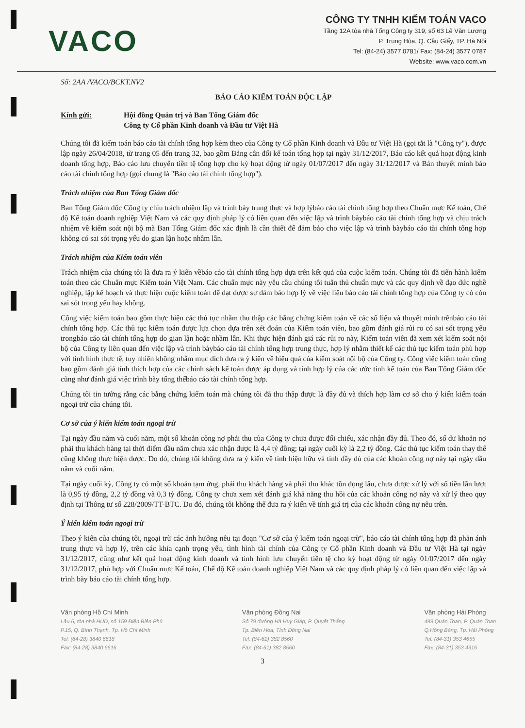VACO
CÔNG TY TNHH KIỂM TOÁN VACO
Tầng 12A tòa nhà Tổng Công ty 319, số 63 Lê Văn Lương
P. Trung Hòa, Q. Cầu Giấy, TP. Hà Nội
Tel: (84-24) 3577 0781/ Fax: (84-24) 3577 0787
Website: www.vaco.com.vn
Số: 2AA /VACO/BCKT.NV2
BÁO CÁO KIỂM TOÁN ĐỘC LẬP
Kính gửi: Hội đồng Quản trị và Ban Tổng Giám đốc
Công ty Cổ phần Kinh doanh và Đầu tư Việt Hà
Chúng tôi đã kiểm toán báo cáo tài chính tổng hợp kèm theo của Công ty Cổ phần Kinh doanh và Đầu tư Việt Hà (gọi tắt là "Công ty"), được lập ngày 26/04/2018, từ trang 05 đến trang 32, bao gồm Bảng cân đối kế toán tổng hợp tại ngày 31/12/2017, Báo cáo kết quả hoạt động kinh doanh tổng hợp, Báo cáo lưu chuyển tiền tệ tổng hợp cho kỳ hoạt động từ ngày 01/07/2017 đến ngày 31/12/2017 và Bản thuyết minh báo cáo tài chính tổng hợp (gọi chung là "Báo cáo tài chính tổng hợp").
Trách nhiệm của Ban Tổng Giám đốc
Ban Tổng Giám đốc Công ty chịu trách nhiệm lập và trình bày trung thực và hợp lýbáo cáo tài chính tổng hợp theo Chuẩn mực Kế toán, Chế độ Kế toán doanh nghiệp Việt Nam và các quy định pháp lý có liên quan đến việc lập và trình bàybáo cáo tài chính tổng hợp và chịu trách nhiệm về kiểm soát nội bộ mà Ban Tổng Giám đốc xác định là cần thiết để đảm bảo cho việc lập và trình bàybáo cáo tài chính tổng hợp không có sai sót trọng yếu do gian lận hoặc nhầm lẫn.
Trách nhiệm của Kiểm toán viên
Trách nhiệm của chúng tôi là đưa ra ý kiến vềbáo cáo tài chính tổng hợp dựa trên kết quả của cuộc kiểm toán. Chúng tôi đã tiến hành kiểm toán theo các Chuẩn mực Kiểm toán Việt Nam. Các chuẩn mực này yêu cầu chúng tôi tuân thủ chuẩn mực và các quy định về đạo đức nghề nghiệp, lập kế hoạch và thực hiện cuộc kiểm toán để đạt được sự đảm bảo hợp lý về việc liệu báo cáo tài chính tổng hợp của Công ty có còn sai sót trọng yếu hay không.
Công việc kiểm toán bao gồm thực hiện các thủ tục nhằm thu thập các bằng chứng kiểm toán về các số liệu và thuyết minh trênbáo cáo tài chính tổng hợp. Các thủ tục kiểm toán được lựa chọn dựa trên xét đoán của Kiểm toán viên, bao gồm đánh giá rủi ro có sai sót trọng yếu trongbáo cáo tài chính tổng hợp do gian lận hoặc nhầm lẫn. Khi thực hiện đánh giá các rủi ro này, Kiểm toán viên đã xem xét kiểm soát nội bộ của Công ty liên quan đến việc lập và trình bàybáo cáo tài chính tổng hợp trung thực, hợp lý nhằm thiết kế các thủ tục kiểm toán phù hợp với tình hình thực tế, tuy nhiên không nhằm mục đích đưa ra ý kiến về hiệu quả của kiểm soát nội bộ của Công ty. Công việc kiểm toán cũng bao gồm đánh giá tính thích hợp của các chính sách kế toán được áp dụng và tính hợp lý của các ước tính kế toán của Ban Tổng Giám đốc cũng như đánh giá việc trình bày tổng thểbáo cáo tài chính tổng hợp.
Chúng tôi tin tưởng rằng các bằng chứng kiểm toán mà chúng tôi đã thu thập được là đầy đủ và thích hợp làm cơ sở cho ý kiến kiểm toán ngoại trừ của chúng tôi.
Cơ sở của ý kiến kiểm toán ngoại trừ
Tại ngày đầu năm và cuối năm, một số khoản công nợ phải thu của Công ty chưa được đối chiếu, xác nhận đầy đủ. Theo đó, số dư khoản nợ phải thu khách hàng tại thời điểm đầu năm chưa xác nhận được là 4,4 tỷ đồng; tại ngày cuối kỳ là 2,2 tỷ đồng. Các thủ tục kiểm toán thay thế cũng không thực hiện được. Do đó, chúng tôi không đưa ra ý kiến về tính hiện hữu và tính đầy đủ của các khoản công nợ này tại ngày đầu năm và cuối năm.
Tại ngày cuối kỳ, Công ty có một số khoản tạm ứng, phải thu khách hàng và phải thu khác tồn đọng lâu, chưa được xử lý với số tiền lần lượt là 0,95 tỷ đồng, 2,2 tỷ đồng và 0,3 tỷ đồng. Công ty chưa xem xét đánh giá khả năng thu hồi của các khoản công nợ này và xử lý theo quy định tại Thông tư số 228/2009/TT-BTC. Do đó, chúng tôi không thể đưa ra ý kiến về tính giá trị của các khoản công nợ nêu trên.
Ý kiến kiểm toán ngoại trừ
Theo ý kiến của chúng tôi, ngoại trừ các ảnh hưởng nêu tại đoạn "Cơ sở của ý kiểm toán ngoại trừ", báo cáo tài chính tổng hợp đã phản ánh trung thực và hợp lý, trên các khía cạnh trọng yếu, tình hình tài chính của Công ty Cổ phần Kinh doanh và Đầu tư Việt Hà tại ngày 31/12/2017, cũng như kết quả hoạt động kinh doanh và tình hình lưu chuyển tiền tệ cho kỳ hoạt động từ ngày 01/07/2017 đến ngày 31/12/2017, phù hợp với Chuẩn mực Kế toán, Chế độ Kế toán doanh nghiệp Việt Nam và các quy định pháp lý có liên quan đến việc lập và trình bày báo cáo tài chính tổng hợp.
Văn phòng Hồ Chí Minh
Lầu 6, tòa nhà HUD, số 159 Điện Biên Phủ
P.15, Q. Bình Thạnh, Tp. Hồ Chí Minh
Tel: (84-28) 3840 6618
Fax: (84-28) 3840 6616
Văn phòng Đồng Nai
Số 79 đường Hà Huy Giáp, P. Quyết Thắng
Tp. Biên Hòa, Tỉnh Đồng Nai
Tel: (84-61) 382 8560
Fax: (84-61) 382 8560
Văn phòng Hải Phòng
499 Quán Toan, P. Quán Toan
Q.Hồng Bàng, Tp. Hải Phòng
Tel: (84-31) 353 4655
Fax: (84-31) 353 4316
3